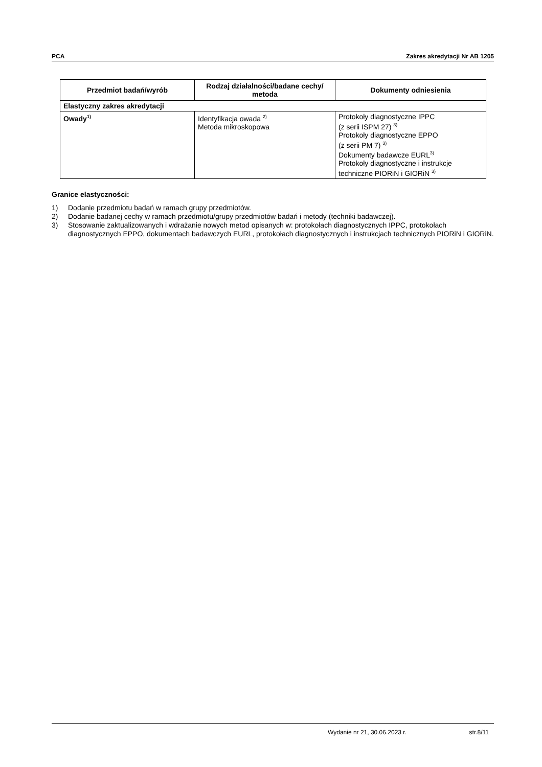PCA Zakres akredytacji Nr AB 1205
| Przedmiot badań/wyrób | Rodzaj działalności/badane cechy/ metoda | Dokumenty odniesienia |
| --- | --- | --- |
| Elastyczny zakres akredytacji | | |
| Owady<sup>1)</sup> | Identyfikacja owada <sup>2)</sup> Metoda mikroskopowa | Protokoły diagnostyczne IPPC (z serii ISPM 27) <sup>3)</sup> Protokoły diagnostyczne EPPO (z serii PM 7) <sup>3)</sup> Dokumenty badawcze EURL<sup>3)</sup> Protokoły diagnostyczne i instrukcje techniczne PIORiN i GIORiN <sup>3)</sup> |
Granice elastyczności:
1) Dodanie przedmiotu badań w ramach grupy przedmiotów.
2) Dodanie badanej cechy w ramach przedmiotu/grupy przedmiotów badań i metody (techniki badawczej).
3) Stosowanie zaktualizowanych i wdrażanie nowych metod opisanych w: protokołach diagnostycznych IPPC, protokołach diagnostycznych EPPO, dokumentach badawczych EURL, protokołach diagnostycznych i instrukcjach technicznych PIORiN i GIORiN.
Wydanie nr 21, 30.06.2023 r. str.8/11